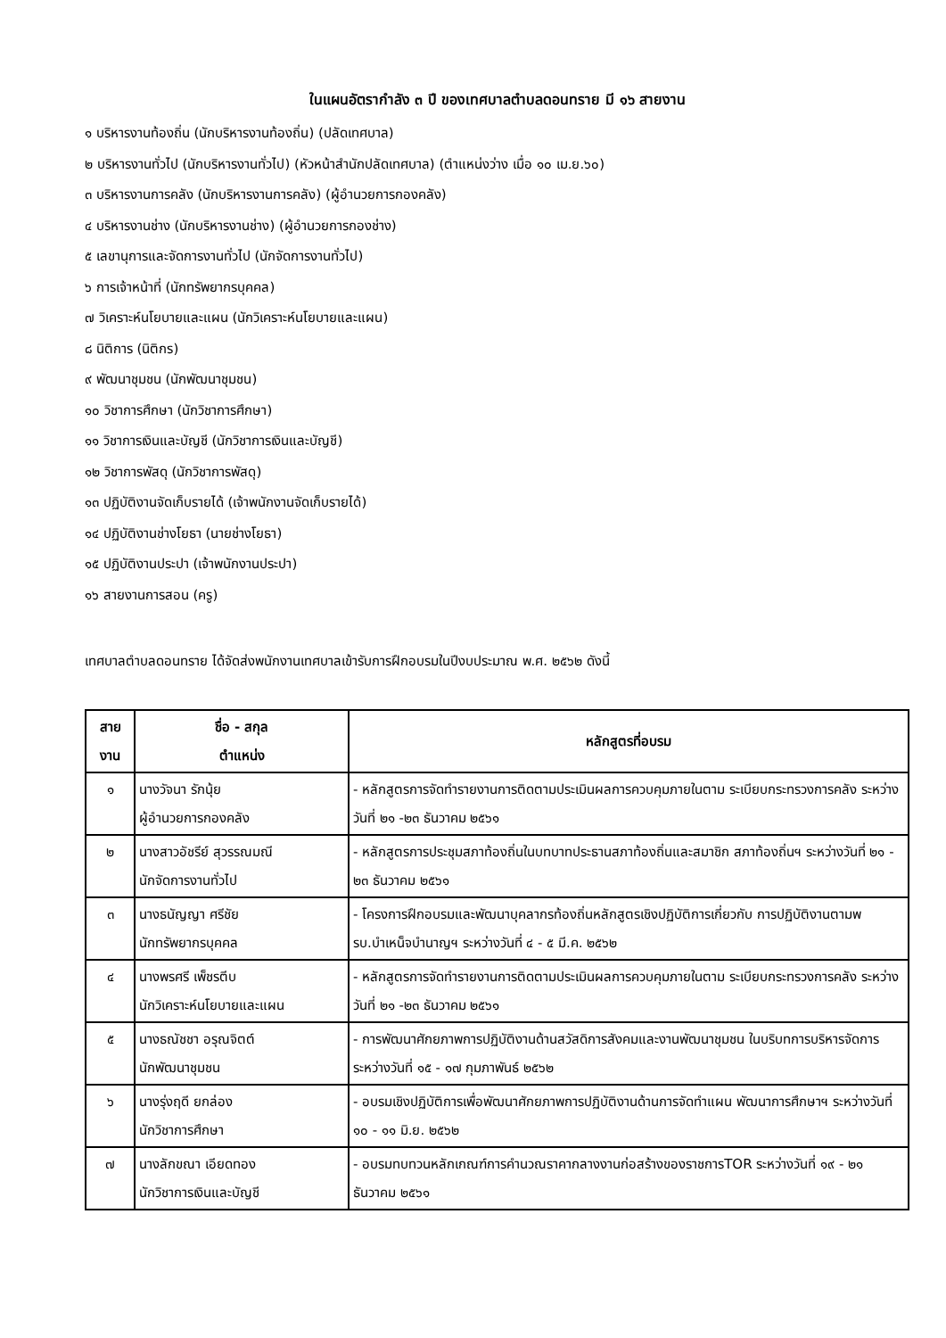ในแผนอัตรากำลัง ๓ ปี ของเทศบาลตำบลดอนทราย มี ๑๖ สายงาน
๑ บริหารงานท้องถิ่น (นักบริหารงานท้องถิ่น) (ปลัดเทศบาล)
๒ บริหารงานทั่วไป (นักบริหารงานทั่วไป) (หัวหน้าสำนักปลัดเทศบาล) (ตำแหน่งว่าง เมื่อ ๑๐ เม.ย.๖๐)
๓ บริหารงานการคลัง (นักบริหารงานการคลัง) (ผู้อำนวยการกองคลัง)
๔ บริหารงานช่าง (นักบริหารงานช่าง) (ผู้อำนวยการกองช่าง)
๕ เลขานุการและจัดการงานทั่วไป (นักจัดการงานทั่วไป)
๖ การเจ้าหน้าที่ (นักทรัพยากรบุคคล)
๗ วิเคราะห์นโยบายและแผน (นักวิเคราะห์นโยบายและแผน)
๘ นิติการ (นิติกร)
๙ พัฒนาชุมชน (นักพัฒนาชุมชน)
๑๐ วิชาการศึกษา (นักวิชาการศึกษา)
๑๑ วิชาการเงินและบัญชี (นักวิชาการเงินและบัญชี)
๑๒ วิชาการพัสดุ (นักวิชาการพัสดุ)
๑๓ ปฏิบัติงานจัดเก็บรายได้ (เจ้าพนักงานจัดเก็บรายได้)
๑๔ ปฏิบัติงานช่างโยธา (นายช่างโยธา)
๑๕ ปฏิบัติงานประปา (เจ้าพนักงานประปา)
๑๖ สายงานการสอน (ครู)
เทศบาลตำบลดอนทราย ได้จัดส่งพนักงานเทศบาลเข้ารับการฝึกอบรมในปีงบประมาณ พ.ศ. ๒๕๖๒ ดังนี้
| สาย งาน | ชื่อ - สกุล ตำแหน่ง | หลักสูตรที่อบรม |
| --- | --- | --- |
| ๑ | นางวัจนา รักนุ้ย ผู้อำนวยการกองคลัง | - หลักสูตรการจัดทำรายงานการติดตามประเมินผลการควบคุมภายในตาม ระเบียบกระทรวงการคลัง ระหว่างวันที่ ๒๑ -๒๓ ธันวาคม ๒๕๖๑ |
| ๒ | นางสาวอัชรีย์ สุวรรณมณี นักจัดการงานทั่วไป | - หลักสูตรการประชุมสภาท้องถิ่นในบทบาทประธานสภาท้องถิ่นและสมาชิก สภาท้องถิ่นฯ ระหว่างวันที่ ๒๑ - ๒๓ ธันวาคม ๒๕๖๑ |
| ๓ | นางธนัญญา ศรีชัย นักทรัพยากรบุคคล | - โครงการฝึกอบรมและพัฒนาบุคลากรท้องถิ่นหลักสูตรเชิงปฏิบัติการเกี่ยวกับ การปฏิบัติงานตามพรบ.บำเหน็จบำนาญฯ ระหว่างวันที่ ๔ - ๕ มี.ค. ๒๕๖๒ |
| ๔ | นางพรศรี เพ็ชรตีบ นักวิเคราะห์นโยบายและแผน | - หลักสูตรการจัดทำรายงานการติดตามประเมินผลการควบคุมภายในตาม ระเบียบกระทรวงการคลัง ระหว่างวันที่ ๒๑ -๒๓ ธันวาคม ๒๕๖๑ |
| ๕ | นางธณัชชา อรุณจิตต์ นักพัฒนาชุมชน | - การพัฒนาศักยภาพการปฏิบัติงานด้านสวัสดิการสังคมและงานพัฒนาชุมชน ในบริบทการบริหารจัดการ ระหว่างวันที่ ๑๕ - ๑๗ กุมภาพันธ์ ๒๕๖๒ |
| ๖ | นางรุ่งฤดี ยกล่อง นักวิชาการศึกษา | - อบรมเชิงปฏิบัติการเพื่อพัฒนาศักยภาพการปฏิบัติงานด้านการจัดทำแผน พัฒนาการศึกษาฯ ระหว่างวันที่ ๑๐ - ๑๑ มิ.ย. ๒๕๖๒ |
| ๗ | นางลักขณา เอียดทอง นักวิชาการเงินและบัญชี | - อบรมทบทวนหลักเกณฑ์การคำนวณราคากลางงานก่อสร้างของราชการTOR ระหว่างวันที่ ๑๙ - ๒๑ ธันวาคม ๒๕๖๑ |